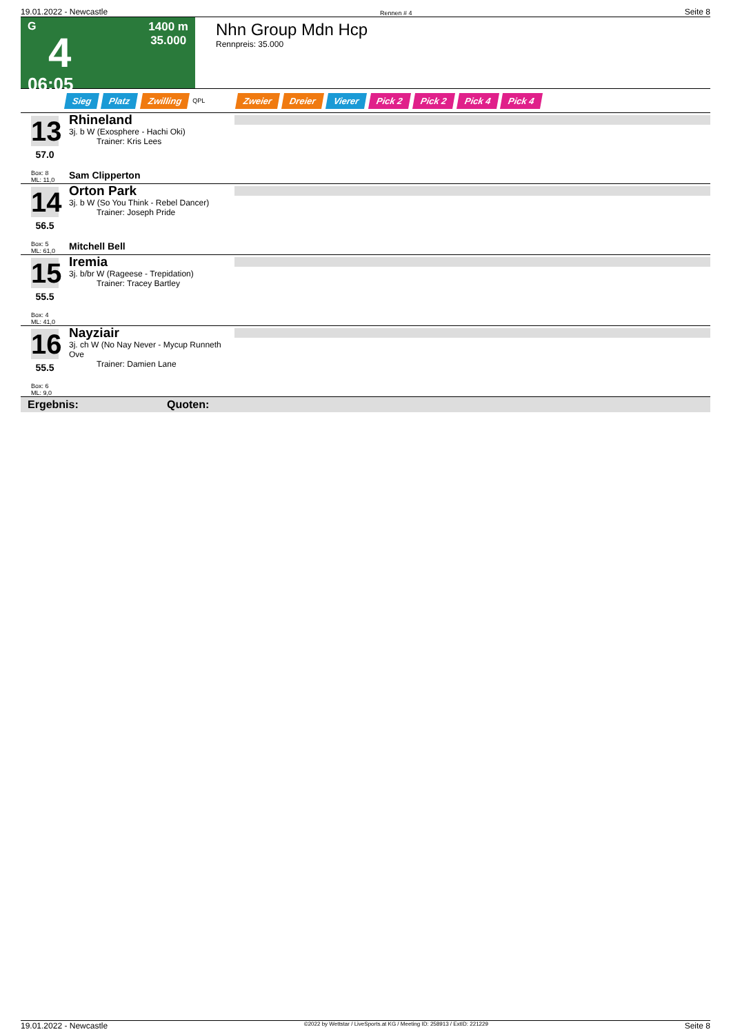19.01.2022 - Newcastle Rennen # 4 Seite 8
G
4
06:05
1400 m
35.000
Nhn Group Mdn Hcp
Rennpreis: 35.000
Sieg Platz Zwilling QPL Zweier Dreier Vierer Pick 2 Pick 2 Pick 4 Pick 4
13
57.0
Box: 8
ML: 11,0
Rhineland
3j. b W (Exosphere - Hachi Oki)
Trainer: Kris Lees
Sam Clipperton
14
56.5
Box: 5
ML: 61,0
Orton Park
3j. b W (So You Think - Rebel Dancer)
Trainer: Joseph Pride
Mitchell Bell
15
55.5
Box: 4
ML: 41,0
Iremia
3j. b/br W (Rageese - Trepidation)
Trainer: Tracey Bartley
16
55.5
Box: 6
ML: 9,0
Nayziair
3j. ch W (No Nay Never - Mycup Runneth Ove
Trainer: Damien Lane
Ergebnis: Quoten:
19.01.2022 - Newcastle ©2022 by Wettstar / LiveSports.at KG / Meeting ID: 258913 / ExtID: 221229 Seite 8